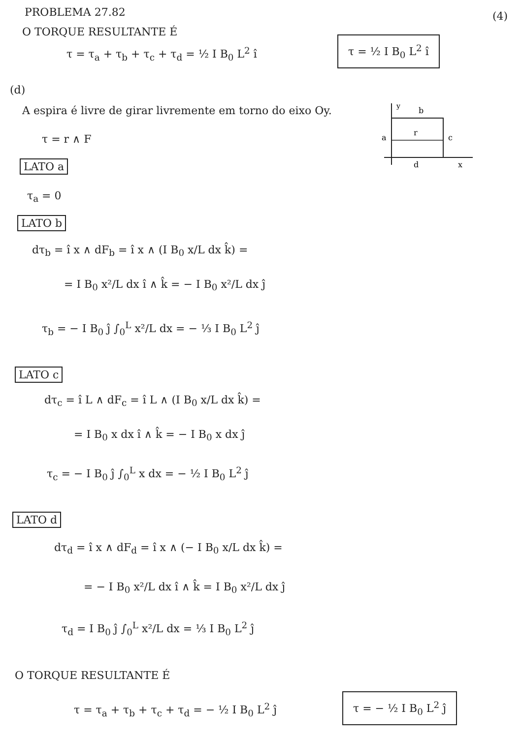PROBLEMA 27.82 (4)
O TORQUE RESULTANTE É
τ = τ<sub>a</sub> + τ<sub>b</sub> + τ<sub>c</sub> + τ<sub>d</sub> = ½ I B<sub>0</sub> L<sup>2</sup> î
τ = ½ I B<sub>0</sub> L<sup>2</sup> î
(d)
A espira é livre de girar livremente em torno do eixo Oy.
τ = r ∧ F
y
b
a
r
c
d
x
LATO a
τ<sub>a</sub> = 0
LATO b
dτ<sub>b</sub> = î x ∧ dF<sub>b</sub> = î x ∧ (I B<sub>0</sub> x/L dx k̂) =
= I B<sub>0</sub> x²/L dx î ∧ k̂ = − I B<sub>0</sub> x²/L dx ĵ
τ<sub>b</sub> = − I B<sub>0</sub> ĵ ∫<sub>0</sub><sup>L</sup> x²/L dx = − ⅓ I B<sub>0</sub> L<sup>2</sup> ĵ
LATO c
dτ<sub>c</sub> = î L ∧ dF<sub>c</sub> = î L ∧ (I B<sub>0</sub> x/L dx k̂) =
= I B<sub>0</sub> x dx î ∧ k̂ = − I B<sub>0</sub> x dx ĵ
τ<sub>c</sub> = − I B<sub>0</sub> ĵ ∫<sub>0</sub><sup>L</sup> x dx = − ½ I B<sub>0</sub> L<sup>2</sup> ĵ
LATO d
dτ<sub>d</sub> = î x ∧ dF<sub>d</sub> = î x ∧ (− I B<sub>0</sub> x/L dx k̂) =
= − I B<sub>0</sub> x²/L dx î ∧ k̂ = I B<sub>0</sub> x²/L dx ĵ
τ<sub>d</sub> = I B<sub>0</sub> ĵ ∫<sub>0</sub><sup>L</sup> x²/L dx = ⅓ I B<sub>0</sub> L<sup>2</sup> ĵ
O TORQUE RESULTANTE É
τ = τ<sub>a</sub> + τ<sub>b</sub> + τ<sub>c</sub> + τ<sub>d</sub> = − ½ I B<sub>0</sub> L<sup>2</sup> ĵ
τ = − ½ I B<sub>0</sub> L<sup>2</sup> ĵ